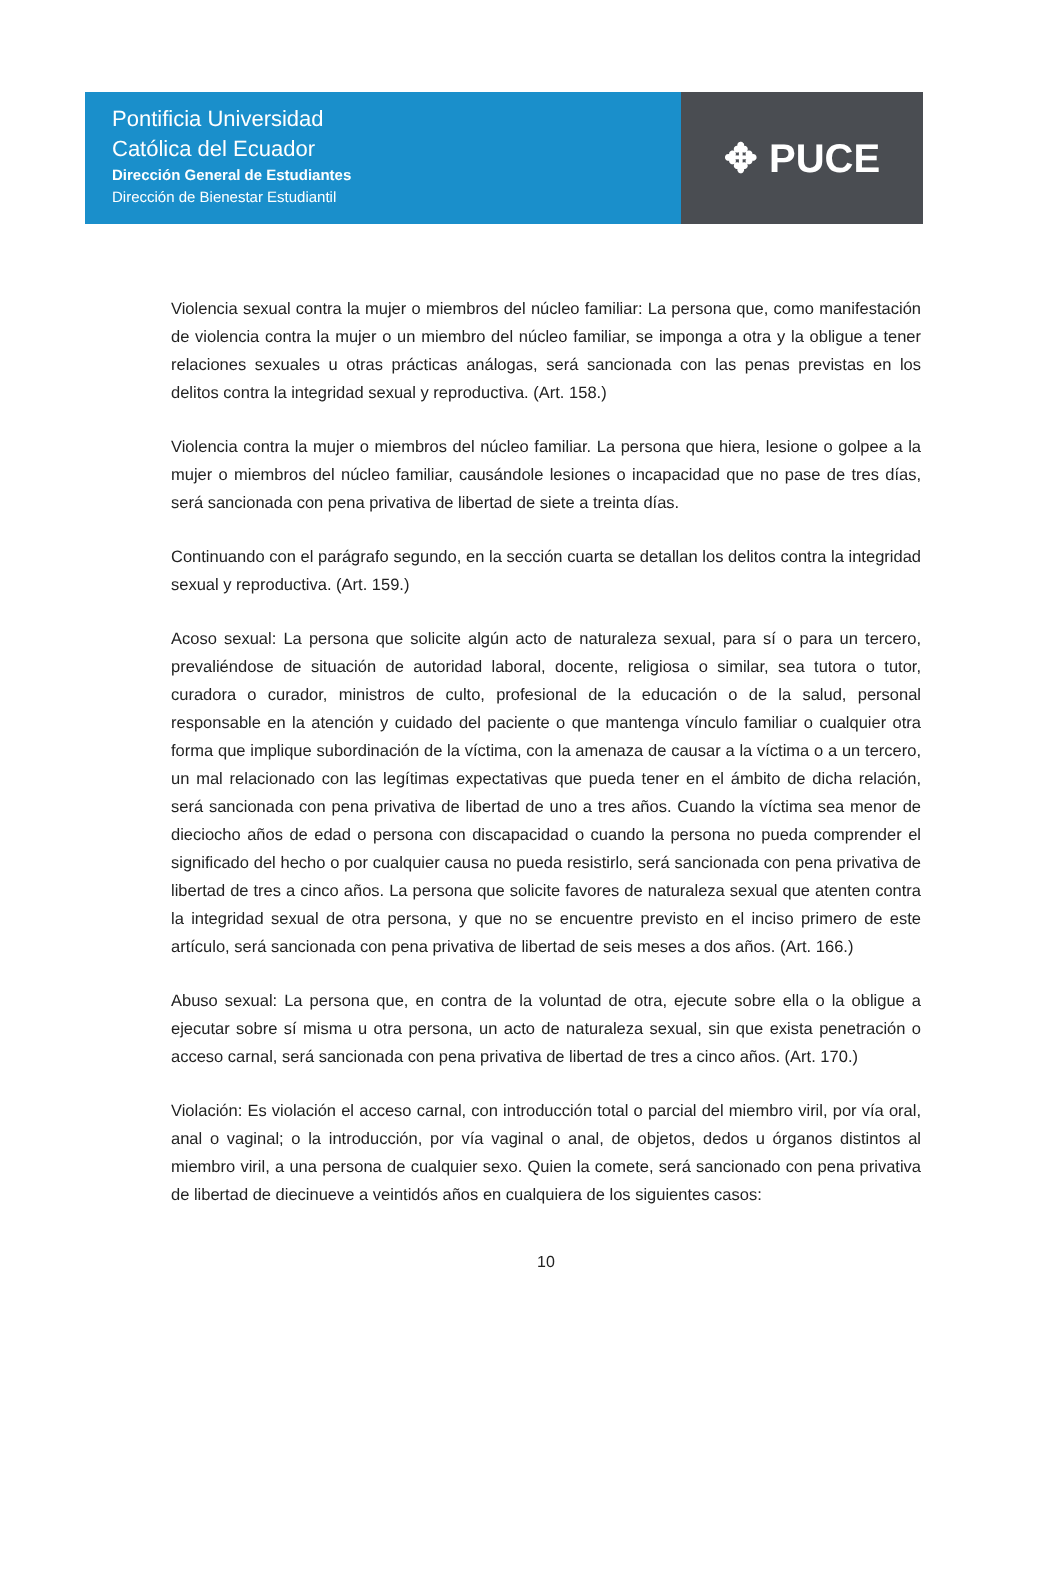Pontificia Universidad
Católica del Ecuador
Dirección General de Estudiantes
Dirección de Bienestar Estudiantil
✥ PUCE
Violencia sexual contra la mujer o miembros del núcleo familiar: La persona que, como manifestación de violencia contra la mujer o un miembro del núcleo familiar, se imponga a otra y la obligue a tener relaciones sexuales u otras prácticas análogas, será sancionada con las penas previstas en los delitos contra la integridad sexual y reproductiva. (Art. 158.)
Violencia contra la mujer o miembros del núcleo familiar. La persona que hiera, lesione o golpee a la mujer o miembros del núcleo familiar, causándole lesiones o incapacidad que no pase de tres días, será sancionada con pena privativa de libertad de siete a treinta días.
Continuando con el parágrafo segundo, en la sección cuarta se detallan los delitos contra la integridad sexual y reproductiva. (Art. 159.)
Acoso sexual: La persona que solicite algún acto de naturaleza sexual, para sí o para un tercero, prevaliéndose de situación de autoridad laboral, docente, religiosa o similar, sea tutora o tutor, curadora o curador, ministros de culto, profesional de la educación o de la salud, personal responsable en la atención y cuidado del paciente o que mantenga vínculo familiar o cualquier otra forma que implique subordinación de la víctima, con la amenaza de causar a la víctima o a un tercero, un mal relacionado con las legítimas expectativas que pueda tener en el ámbito de dicha relación, será sancionada con pena privativa de libertad de uno a tres años. Cuando la víctima sea menor de dieciocho años de edad o persona con discapacidad o cuando la persona no pueda comprender el significado del hecho o por cualquier causa no pueda resistirlo, será sancionada con pena privativa de libertad de tres a cinco años. La persona que solicite favores de naturaleza sexual que atenten contra la integridad sexual de otra persona, y que no se encuentre previsto en el inciso primero de este artículo, será sancionada con pena privativa de libertad de seis meses a dos años. (Art. 166.)
Abuso sexual: La persona que, en contra de la voluntad de otra, ejecute sobre ella o la obligue a ejecutar sobre sí misma u otra persona, un acto de naturaleza sexual, sin que exista penetración o acceso carnal, será sancionada con pena privativa de libertad de tres a cinco años. (Art. 170.)
Violación: Es violación el acceso carnal, con introducción total o parcial del miembro viril, por vía oral, anal o vaginal; o la introducción, por vía vaginal o anal, de objetos, dedos u órganos distintos al miembro viril, a una persona de cualquier sexo. Quien la comete, será sancionado con pena privativa de libertad de diecinueve a veintidós años en cualquiera de los siguientes casos:
10